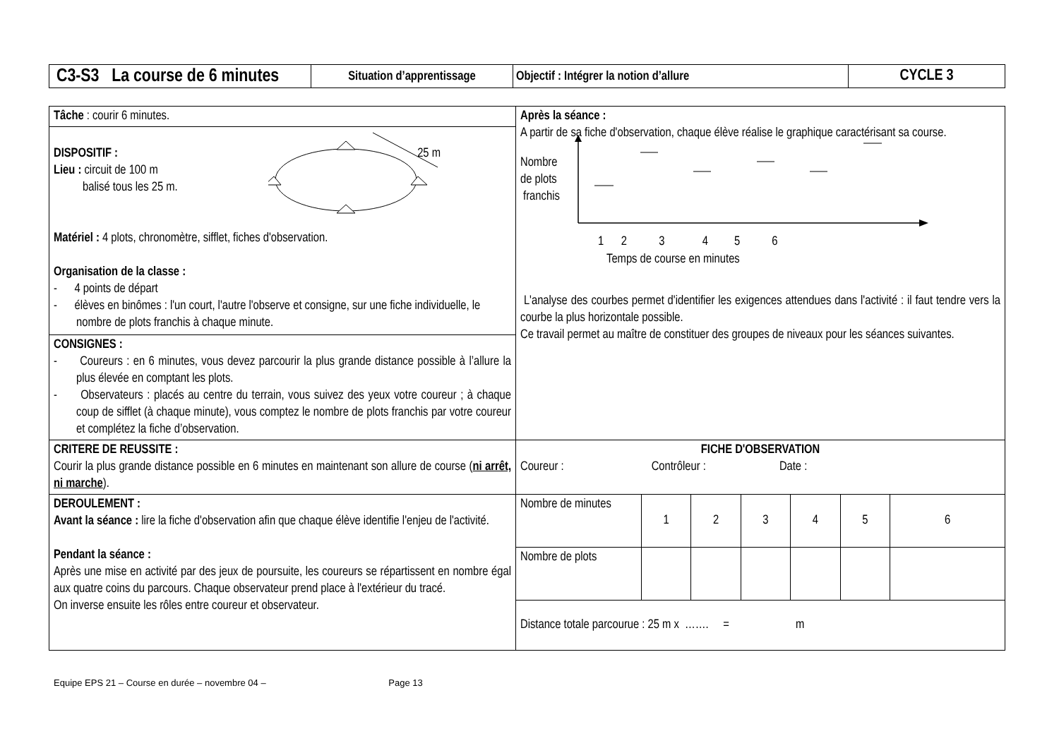| C3-S3 La course de 6 minutes | Situation d’apprentissage | Objectif : Intégrer la notion d’allure | CYCLE 3 |
| Tâche : courir 6 minutes. DISPOSITIF : 25 m Lieu : circuit de 100 m balisé tous les 25 m. Matériel : 4 plots, chronomètre, sifflet, fiches d'observation. Organisation de la classe : - 4 points de départ - élèves en binômes : l'un court, l'autre l'observe et consigne, sur une fiche individuelle, le nombre de plots franchis à chaque minute. CONSIGNES : - Coureurs : en 6 minutes, vous devez parcourir la plus grande distance possible à l’allure la plus élevée en comptant les plots. - Observateurs : placés au centre du terrain, vous suivez des yeux votre coureur ; à chaque coup de sifflet (à chaque minute), vous comptez le nombre de plots franchis par votre coureur et complétez la fiche d’observation. | Après la séance : A partir de sa fiche d'observation, chaque élève réalise le graphique caractérisant sa course. Nombre de plots franchis 1 2 3 4 5 6 Temps de course en minutes L'analyse des courbes permet d'identifier les exigences attendues dans l'activité : il faut tendre vers la courbe la plus horizontale possible. Ce travail permet au maître de constituer des groupes de niveaux pour les séances suivantes. |
| CRITERE DE REUSSITE : Courir la plus grande distance possible en 6 minutes en maintenant son allure de course ( ni arrêt, ni marche ). | FICHE D'OBSERVATION Coureur : Contrôleur : Date : |
| DEROULEMENT : Avant la séance : lire la fiche d'observation afin que chaque élève identifie l'enjeu de l'activité. Pendant la séance : Après une mise en activité par des jeux de poursuite, les coureurs se répartissent en nombre égal aux quatre coins du parcours. Chaque observateur prend place à l'extérieur du tracé. On inverse ensuite les rôles entre coureur et observateur. | / Nombre de minutes / 1 / 2 / 3 / 4 / 5 / 6 / / Nombre de plots / / / / / / / / Distance totale parcourue : 25 m x ……. = m / / / / / / / |
Equipe EPS 21 – Course en durée – novembre 04 – Page 13